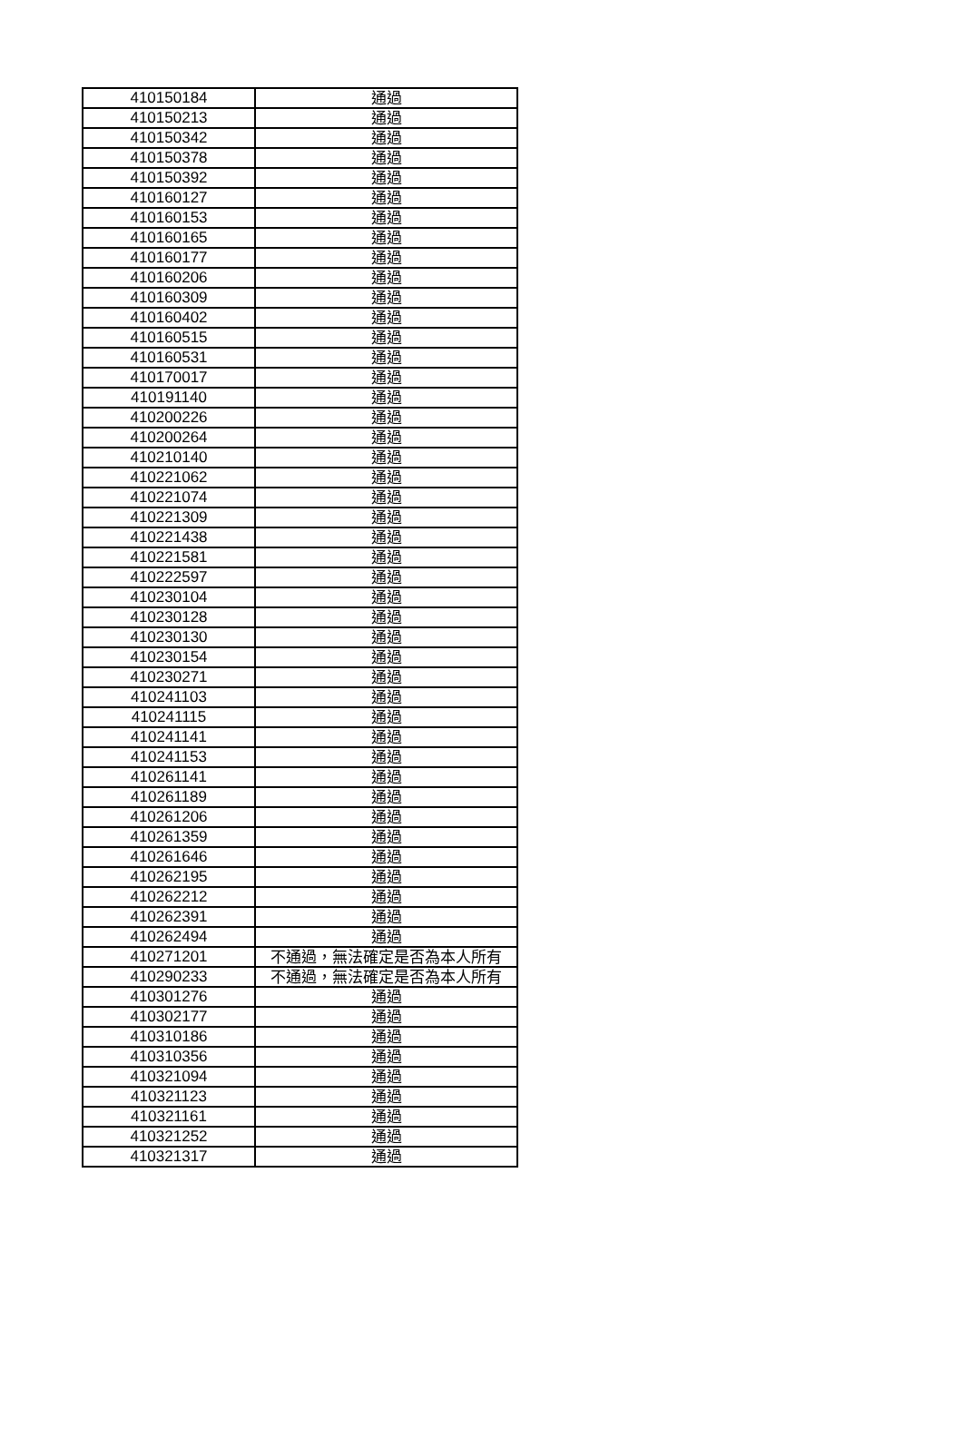| 410150184 | 通過 |
| 410150213 | 通過 |
| 410150342 | 通過 |
| 410150378 | 通過 |
| 410150392 | 通過 |
| 410160127 | 通過 |
| 410160153 | 通過 |
| 410160165 | 通過 |
| 410160177 | 通過 |
| 410160206 | 通過 |
| 410160309 | 通過 |
| 410160402 | 通過 |
| 410160515 | 通過 |
| 410160531 | 通過 |
| 410170017 | 通過 |
| 410191140 | 通過 |
| 410200226 | 通過 |
| 410200264 | 通過 |
| 410210140 | 通過 |
| 410221062 | 通過 |
| 410221074 | 通過 |
| 410221309 | 通過 |
| 410221438 | 通過 |
| 410221581 | 通過 |
| 410222597 | 通過 |
| 410230104 | 通過 |
| 410230128 | 通過 |
| 410230130 | 通過 |
| 410230154 | 通過 |
| 410230271 | 通過 |
| 410241103 | 通過 |
| 410241115 | 通過 |
| 410241141 | 通過 |
| 410241153 | 通過 |
| 410261141 | 通過 |
| 410261189 | 通過 |
| 410261206 | 通過 |
| 410261359 | 通過 |
| 410261646 | 通過 |
| 410262195 | 通過 |
| 410262212 | 通過 |
| 410262391 | 通過 |
| 410262494 | 通過 |
| 410271201 | 不通過，無法確定是否為本人所有 |
| 410290233 | 不通過，無法確定是否為本人所有 |
| 410301276 | 通過 |
| 410302177 | 通過 |
| 410310186 | 通過 |
| 410310356 | 通過 |
| 410321094 | 通過 |
| 410321123 | 通過 |
| 410321161 | 通過 |
| 410321252 | 通過 |
| 410321317 | 通過 |